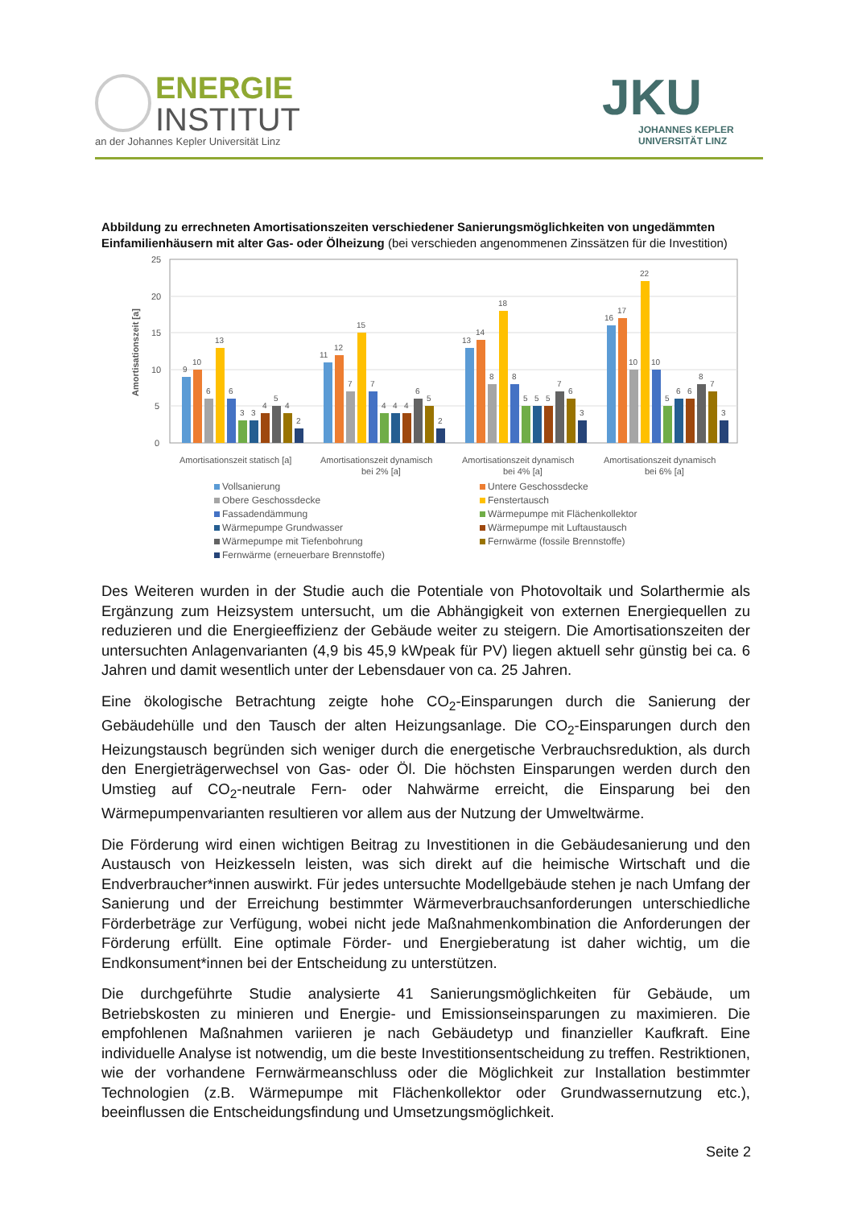ENERGIE
INSTITUT
an der Johannes Kepler Universität Linz
JKU
JOHANNES KEPLER
UNIVERSITÄT LINZ
Abbildung zu errechneten Amortisationszeiten verschiedener Sanierungsmöglichkeiten von ungedämmten Einfamilienhäusern mit alter Gas- oder Ölheizung (bei verschieden angenommenen Zinssätzen für die Investition)
Amortisationszeit [a]
25
20
15
10
5
0
Amortisationszeit statisch [a]
Amortisationszeit dynamisch
bei 2% [a]
Amortisationszeit dynamisch
bei 4% [a]
Amortisationszeit dynamisch
bei 6% [a]
9
10
6
13
6
3
3
4
5
4
2
11
12
7
15
7
4
4
4
6
5
2
13
14
8
18
8
5
5
5
7
6
3
16
17
10
22
10
5
6
6
8
7
3
Vollsanierung
Untere Geschossdecke
Obere Geschossdecke
Fenstertausch
Fassadendämmung
Wärmepumpe mit Flächenkollektor
Wärmepumpe Grundwasser
Wärmepumpe mit Luftaustausch
Wärmepumpe mit Tiefenbohrung
Fernwärme (fossile Brennstoffe)
Fernwärme (erneuerbare Brennstoffe)
Des Weiteren wurden in der Studie auch die Potentiale von Photovoltaik und Solarthermie als Ergänzung zum Heizsystem untersucht, um die Abhängigkeit von externen Energiequellen zu reduzieren und die Energieeffizienz der Gebäude weiter zu steigern. Die Amortisationszeiten der untersuchten Anlagenvarianten (4,9 bis 45,9 kWpeak für PV) liegen aktuell sehr günstig bei ca. 6 Jahren und damit wesentlich unter der Lebensdauer von ca. 25 Jahren.
Eine ökologische Betrachtung zeigte hohe CO<sub>2</sub>-Einsparungen durch die Sanierung der Gebäudehülle und den Tausch der alten Heizungsanlage. Die CO<sub>2</sub>-Einsparungen durch den Heizungstausch begründen sich weniger durch die energetische Verbrauchsreduktion, als durch den Energieträgerwechsel von Gas- oder Öl. Die höchsten Einsparungen werden durch den Umstieg auf CO<sub>2</sub>-neutrale Fern- oder Nahwärme erreicht, die Einsparung bei den Wärmepumpenvarianten resultieren vor allem aus der Nutzung der Umweltwärme.
Die Förderung wird einen wichtigen Beitrag zu Investitionen in die Gebäudesanierung und den Austausch von Heizkesseln leisten, was sich direkt auf die heimische Wirtschaft und die Endverbraucher*innen auswirkt. Für jedes untersuchte Modellgebäude stehen je nach Umfang der Sanierung und der Erreichung bestimmter Wärmeverbrauchsanforderungen unterschiedliche Förderbeträge zur Verfügung, wobei nicht jede Maßnahmenkombination die Anforderungen der Förderung erfüllt. Eine optimale Förder- und Energieberatung ist daher wichtig, um die Endkonsument*innen bei der Entscheidung zu unterstützen.
Die durchgeführte Studie analysierte 41 Sanierungsmöglichkeiten für Gebäude, um Betriebskosten zu minieren und Energie- und Emissionseinsparungen zu maximieren. Die empfohlenen Maßnahmen variieren je nach Gebäudetyp und finanzieller Kaufkraft. Eine individuelle Analyse ist notwendig, um die beste Investitionsentscheidung zu treffen. Restriktionen, wie der vorhandene Fernwärmeanschluss oder die Möglichkeit zur Installation bestimmter Technologien (z.B. Wärmepumpe mit Flächenkollektor oder Grundwassernutzung etc.), beeinflussen die Entscheidungsfindung und Umsetzungsmöglichkeit.
Seite 2